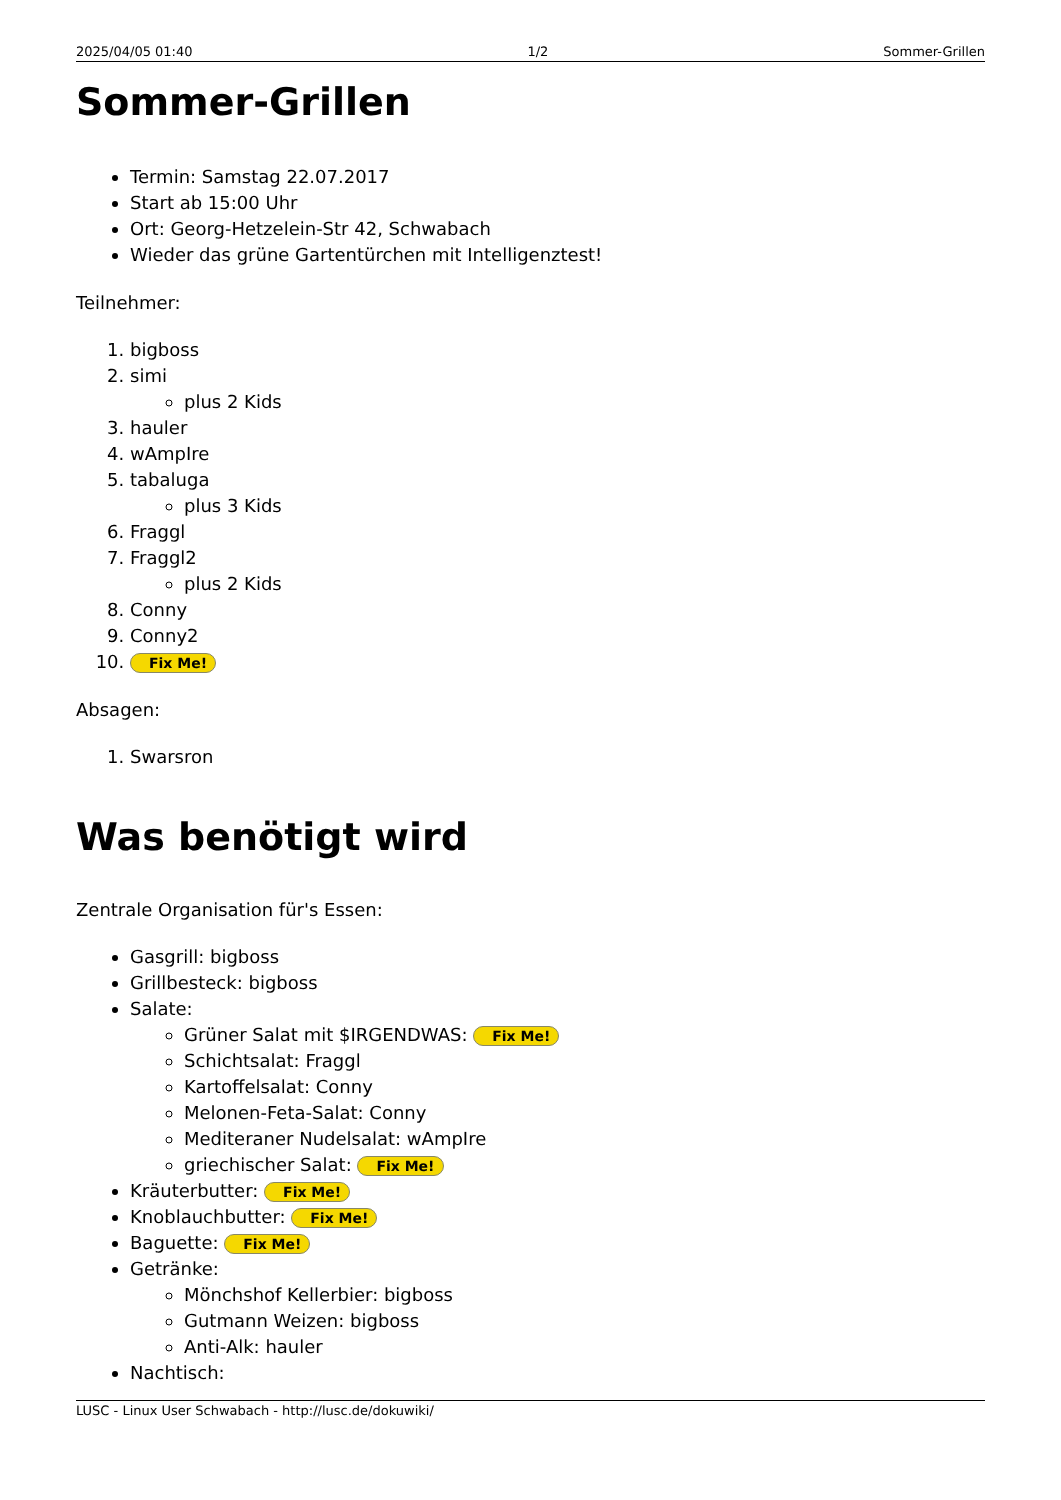2025/04/05 01:40 1/2 Sommer-Grillen
Sommer-Grillen
Termin: Samstag 22.07.2017
Start ab 15:00 Uhr
Ort: Georg-Hetzelein-Str 42, Schwabach
Wieder das grüne Gartentürchen mit Intelligenztest!
Teilnehmer:
1. bigboss
2. simi
plus 2 Kids
3. hauler
4. wAmpIre
5. tabaluga
plus 3 Kids
6. Fraggl
7. Fraggl2
plus 2 Kids
8. Conny
9. Conny2
10. Fix Me!
Absagen:
1. Swarsron
Was benötigt wird
Zentrale Organisation für's Essen:
Gasgrill: bigboss
Grillbesteck: bigboss
Salate:
Grüner Salat mit $IRGENDWAS: Fix Me!
Schichtsalat: Fraggl
Kartoffelsalat: Conny
Melonen-Feta-Salat: Conny
Mediteraner Nudelsalat: wAmpIre
griechischer Salat: Fix Me!
Kräuterbutter: Fix Me!
Knoblauchbutter: Fix Me!
Baguette: Fix Me!
Getränke:
Mönchshof Kellerbier: bigboss
Gutmann Weizen: bigboss
Anti-Alk: hauler
Nachtisch:
LUSC - Linux User Schwabach - http://lusc.de/dokuwiki/